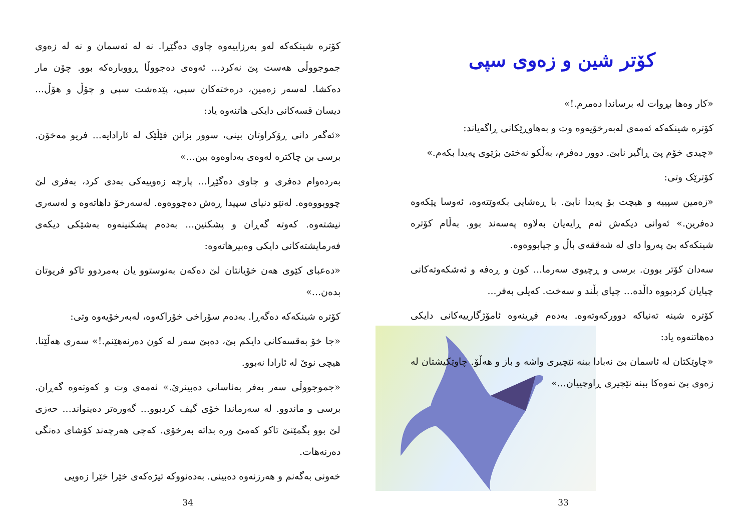كۆتر شین و زەوی سپی
«کار وەها بڕوات لە برساندا دەمرم.!»
کۆترە شینکەکە ئەمەی لەبەرخۆیەوە وت و بەهاوڕێکانی ڕاگەیاند:
«چیدی خۆم پێ ڕاگیر نابێ. دوور دەفرم، بەڵکو نەختێ بژێوی پەیدا بکەم.»
کۆترێک وتی:
«زەمین سپییە و هیچت بۆ پەیدا نابێ. با ڕەشایی بکەوێتەوە، ئەوسا پێکەوە دەفرین.» ئەوانی دیکەش ئەم ڕایەیان بەلاوە پەسەند بوو. بەڵام کۆترە شینکەکە بێ پەروا دای لە شەققەی باڵ و جیابووەوە.
سەدان کۆتر بوون. برسی و ڕچیوی سەرما... کون و ڕەفە و ئەشکەوتەکانی چیایان کردبووە داڵدە... چیای بڵند و سەخت. کەیلی بەفر...
کۆترە شینە تەنیاکە دوورکەوتەوە. بەدەم فڕینەوە ئامۆژگارییەکانی دایکی دەهاتنەوە یاد:
«چاوێکتان لە ئاسمان بێ نەبادا ببنە نێچیری واشە و باز و هەڵۆ. چاوێکیشتان لە زەوی بێ نەوەکا ببنە نێچیری ڕاوچییان...»
33
کۆترە شینکەکە لەو بەرزاییەوە چاوی دەگێڕا. نە لە ئەسمان و نە لە زەوی جموجووڵی هەست پێ نەکرد... ئەوەی دەجووڵا ڕووبارەکە بوو. چۆن مار دەکشا. لەسەر زەمین، درەختەکان سپی، پێدەشت سپی و چۆڵ و هۆڵ... دیسان قسەکانی دایکی هاتنەوە یاد:
«ئەگەر دانی ڕۆکراوتان بینی، سوور بزانن فێڵێک لە ئارادایە... فریو مەخۆن. برسی بن چاکترە لەوەی بەداوەوە ببن...»
بەردەوام دەفری و چاوی دەگێڕا... پارچە زەوییەکی بەدی کرد، بەفری لێ چووبووەوە. لەنێو دنیای سپیدا ڕەش دەچووەوە. لەسەرخۆ داهاتەوە و لەسەری نیشتەوە. کەوتە گەڕان و پشکنین... بەدەم پشکنینەوە بەشێکی دیکەی فەرمایشتەکانی دایکی وەبیرهاتەوە:
«دەعبای کێوی هەن خۆیانتان لێ دەکەن بەنوستوو یان بەمردوو تاکو فریوتان بدەن...»
کۆترە شینکەکە دەگەڕا. بەدەم سۆراخی خۆراکەوە، لەبەرخۆیەوە وتی:
«جا خۆ بەقسەکانی دایکم بێ، دەبێ سەر لە کون دەرنەهێنم.!» سەری هەڵێنا. هیچی نوێ لە ئارادا نەبوو.
«جموجووڵی سەر بەفر بەئاسانی دەبینرێ.» ئەمەی وت و کەوتەوە گەڕان. برسی و ماندوو. لە سەرماندا خۆی گیف کردبوو... گەورەتر دەینواند... حەزی لێ بوو بگمێنێ تاکو کەمێ ورە بداتە بەرخۆی. کەچی هەرچەند کۆشای دەنگی دەرنەهات.
خەونی بەگەنم و هەرزنەوە دەبینی. بەدەنووکە تیژەکەی خێرا خێرا زەویی
34